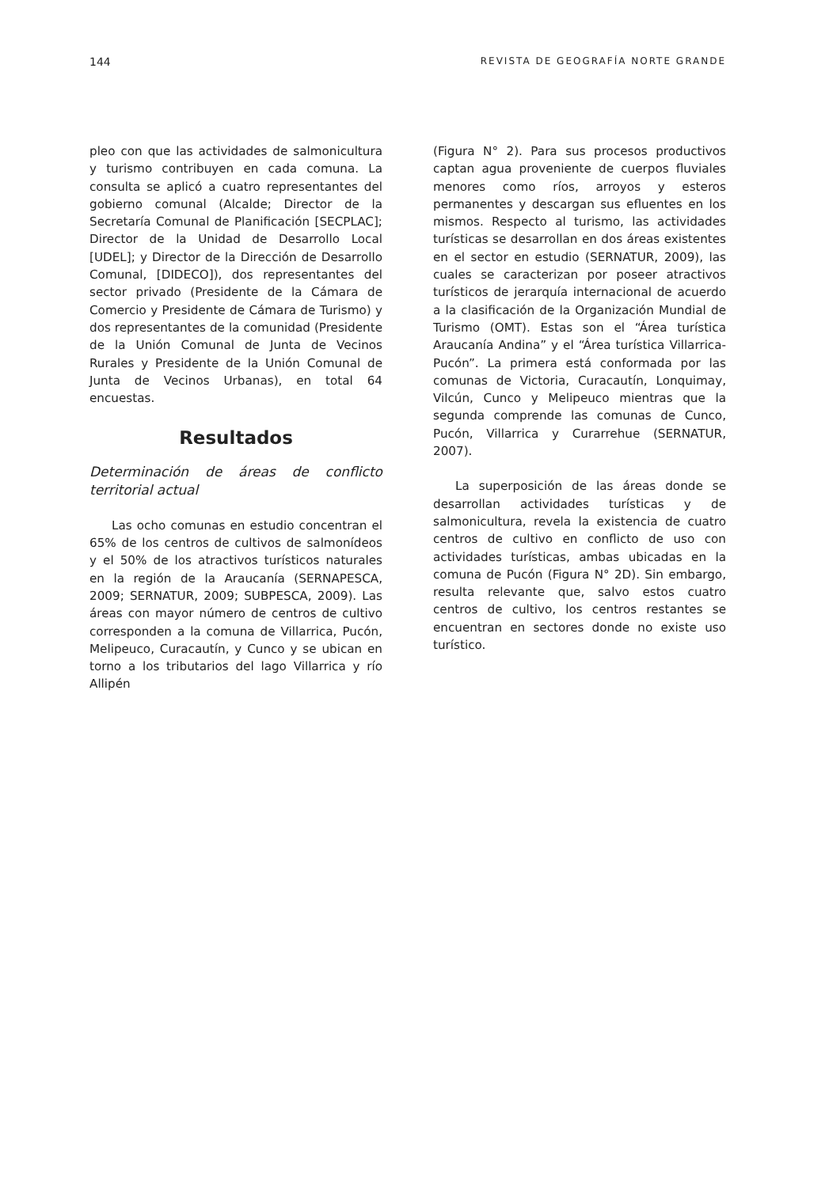144 REVISTA DE GEOGRAFÍA NORTE GRANDE
pleo con que las actividades de salmonicultura y turismo contribuyen en cada comuna. La consulta se aplicó a cuatro representantes del gobierno comunal (Alcalde; Director de la Secretaría Comunal de Planificación [SECPLAC]; Director de la Unidad de Desarrollo Local [UDEL]; y Director de la Dirección de Desarrollo Comunal, [DIDECO]), dos representantes del sector privado (Presidente de la Cámara de Comercio y Presidente de Cámara de Turismo) y dos representantes de la comunidad (Presidente de la Unión Comunal de Junta de Vecinos Rurales y Presidente de la Unión Comunal de Junta de Vecinos Urbanas), en total 64 encuestas.
Resultados
Determinación de áreas de conflicto territorial actual
Las ocho comunas en estudio concentran el 65% de los centros de cultivos de salmonídeos y el 50% de los atractivos turísticos naturales en la región de la Araucanía (SERNAPESCA, 2009; SERNATUR, 2009; SUBPESCA, 2009). Las áreas con mayor número de centros de cultivo corresponden a la comuna de Villarrica, Pucón, Melipeuco, Curacautín, y Cunco y se ubican en torno a los tributarios del lago Villarrica y río Allipén
(Figura N° 2). Para sus procesos productivos captan agua proveniente de cuerpos fluviales menores como ríos, arroyos y esteros permanentes y descargan sus efluentes en los mismos. Respecto al turismo, las actividades turísticas se desarrollan en dos áreas existentes en el sector en estudio (SERNATUR, 2009), las cuales se caracterizan por poseer atractivos turísticos de jerarquía internacional de acuerdo a la clasificación de la Organización Mundial de Turismo (OMT). Estas son el “Área turística Araucanía Andina” y el “Área turística Villarrica-Pucón”. La primera está conformada por las comunas de Victoria, Curacautín, Lonquimay, Vilcún, Cunco y Melipeuco mientras que la segunda comprende las comunas de Cunco, Pucón, Villarrica y Curarrehue (SERNATUR, 2007).
La superposición de las áreas donde se desarrollan actividades turísticas y de salmonicultura, revela la existencia de cuatro centros de cultivo en conflicto de uso con actividades turísticas, ambas ubicadas en la comuna de Pucón (Figura N° 2D). Sin embargo, resulta relevante que, salvo estos cuatro centros de cultivo, los centros restantes se encuentran en sectores donde no existe uso turístico.